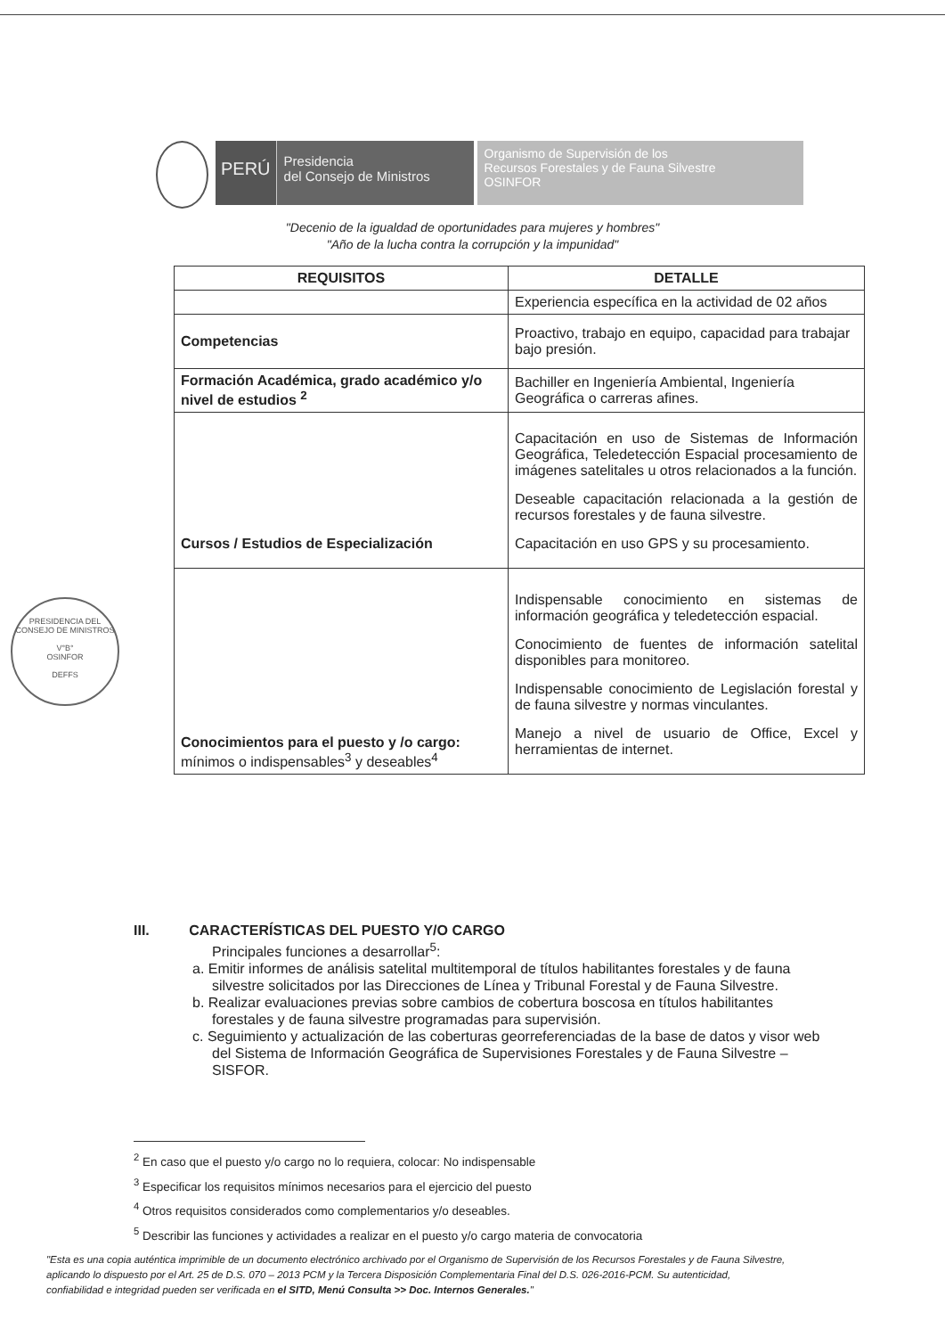PERÚ
Presidencia
del Consejo de Ministros
Organismo de Supervisión de los
Recursos Forestales y de Fauna Silvestre
OSINFOR
"Decenio de la igualdad de oportunidades para mujeres y hombres"
"Año de la lucha contra la corrupción y la impunidad"
| REQUISITOS | DETALLE |
| --- | --- |
| | Experiencia específica en la actividad de 02 años |
| Competencias | Proactivo, trabajo en equipo, capacidad para trabajar bajo presión. |
| Formación Académica, grado académico y/o nivel de estudios <sup>2</sup> | Bachiller en Ingeniería Ambiental, Ingeniería Geográfica o carreras afines. |
| Cursos / Estudios de Especialización | Capacitación en uso de Sistemas de Información Geográfica, Teledetección Espacial procesamiento de imágenes satelitales u otros relacionados a la función. Deseable capacitación relacionada a la gestión de recursos forestales y de fauna silvestre. Capacitación en uso GPS y su procesamiento. |
| Conocimientos para el puesto y /o cargo: mínimos o indispensables<sup>3</sup> y deseables<sup>4</sup> | Indispensable conocimiento en sistemas de información geográfica y teledetección espacial. Conocimiento de fuentes de información satelital disponibles para monitoreo. Indispensable conocimiento de Legislación forestal y de fauna silvestre y normas vinculantes. Manejo a nivel de usuario de Office, Excel y herramientas de internet. |
PRESIDENCIA DEL CONSEJO DE MINISTROS
V°B°
OSINFOR
DEFFS
III. CARACTERÍSTICAS DEL PUESTO Y/O CARGO
Principales funciones a desarrollar<sup>5</sup>:
a. Emitir informes de análisis satelital multitemporal de títulos habilitantes forestales y de fauna silvestre solicitados por las Direcciones de Línea y Tribunal Forestal y de Fauna Silvestre.
b. Realizar evaluaciones previas sobre cambios de cobertura boscosa en títulos habilitantes forestales y de fauna silvestre programadas para supervisión.
c. Seguimiento y actualización de las coberturas georreferenciadas de la base de datos y visor web del Sistema de Información Geográfica de Supervisiones Forestales y de Fauna Silvestre – SISFOR.
<sup>2</sup> En caso que el puesto y/o cargo no lo requiera, colocar: No indispensable
<sup>3</sup> Especificar los requisitos mínimos necesarios para el ejercicio del puesto
<sup>4</sup> Otros requisitos considerados como complementarios y/o deseables.
<sup>5</sup> Describir las funciones y actividades a realizar en el puesto y/o cargo materia de convocatoria
"Esta es una copia auténtica imprimible de un documento electrónico archivado por el Organismo de Supervisión de los Recursos Forestales y de Fauna Silvestre, aplicando lo dispuesto por el Art. 25 de D.S. 070 – 2013 PCM y la Tercera Disposición Complementaria Final del D.S. 026-2016-PCM. Su autenticidad, confiabilidad e integridad pueden ser verificada en el SITD, Menú Consulta >> Doc. Internos Generales."